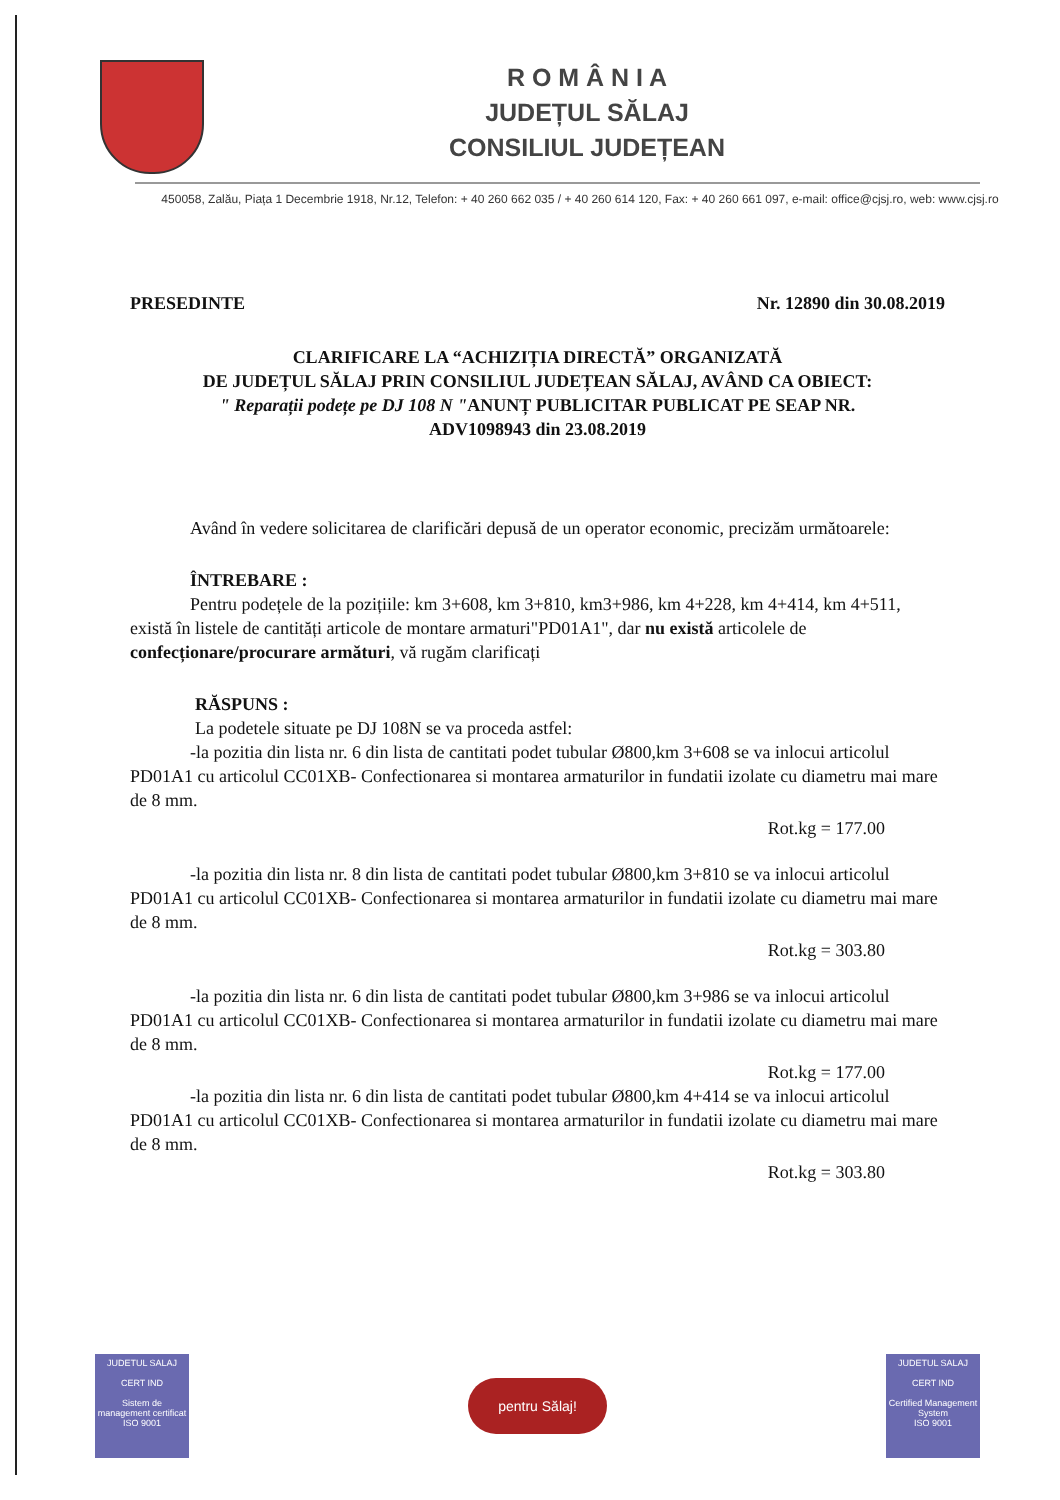R O M Â N I A
JUDEȚUL SĂLAJ
CONSILIUL JUDEȚEAN
450058, Zalău, Piața 1 Decembrie 1918, Nr.12, Telefon: + 40 260 662 035 / + 40 260 614 120, Fax: + 40 260 661 097, e-mail: office@cjsj.ro, web: www.cjsj.ro
PRESEDINTE Nr. 12890 din 30.08.2019
CLARIFICARE LA “ACHIZIȚIA DIRECTĂ” ORGANIZATĂ
DE JUDEȚUL SĂLAJ PRIN CONSILIUL JUDEȚEAN SĂLAJ, AVÂND CA OBIECT:
" Reparații podețe pe DJ 108 N "ANUNȚ PUBLICITAR PUBLICAT PE SEAP NR.
ADV1098943 din 23.08.2019
Având în vedere solicitarea de clarificări depusă de un operator economic, precizăm următoarele:
ÎNTREBARE :
Pentru podețele de la pozițiile: km 3+608, km 3+810, km3+986, km 4+228, km 4+414, km 4+511, există în listele de cantități articole de montare armaturi"PD01A1", dar nu există articolele de confecționare/procurare armături, vă rugăm clarificați
RĂSPUNS :
La podetele situate pe DJ 108N se va proceda astfel:
-la pozitia din lista nr. 6 din lista de cantitati podet tubular Ø800,km 3+608 se va inlocui articolul PD01A1 cu articolul CC01XB- Confectionarea si montarea armaturilor in fundatii izolate cu diametru mai mare de 8 mm.
Rot.kg = 177.00
-la pozitia din lista nr. 8 din lista de cantitati podet tubular Ø800,km 3+810 se va inlocui articolul PD01A1 cu articolul CC01XB- Confectionarea si montarea armaturilor in fundatii izolate cu diametru mai mare de 8 mm.
Rot.kg = 303.80
-la pozitia din lista nr. 6 din lista de cantitati podet tubular Ø800,km 3+986 se va inlocui articolul PD01A1 cu articolul CC01XB- Confectionarea si montarea armaturilor in fundatii izolate cu diametru mai mare de 8 mm.
Rot.kg = 177.00
-la pozitia din lista nr. 6 din lista de cantitati podet tubular Ø800,km 4+414 se va inlocui articolul PD01A1 cu articolul CC01XB- Confectionarea si montarea armaturilor in fundatii izolate cu diametru mai mare de 8 mm.
Rot.kg = 303.80
JUDETUL SALAJ
CERT IND
Sistem de management certificat
ISO 9001
pentru Sălaj!
JUDETUL SALAJ
CERT IND
Certified Management System
ISO 9001